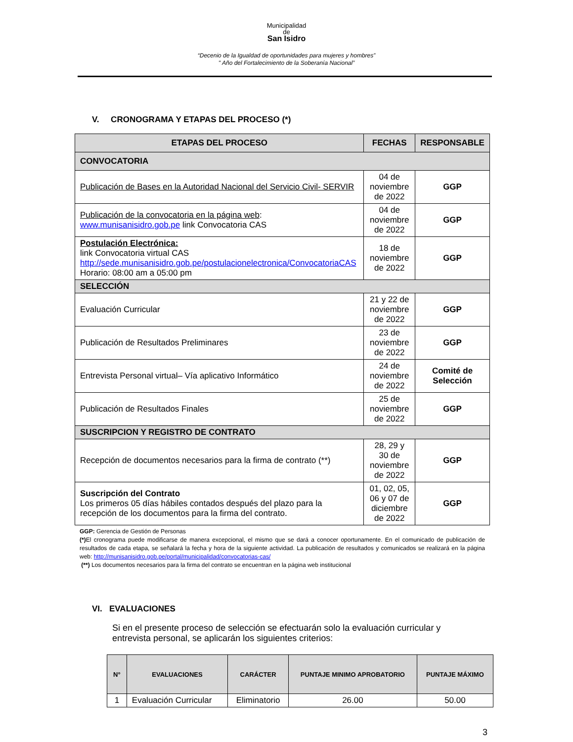Municipalidad
de
San Isidro
“Decenio de la Igualdad de oportunidades para mujeres y hombres”
" Año del Fortalecimiento de la Soberanía Nacional”
V. CRONOGRAMA Y ETAPAS DEL PROCESO (*)
| ETAPAS DEL PROCESO | FECHAS | RESPONSABLE |
| --- | --- | --- |
| CONVOCATORIA | | |
| Publicación de Bases en la Autoridad Nacional del Servicio Civil- SERVIR | 04 de noviembre de 2022 | GGP |
| Publicación de la convocatoria en la página web : www.munisanisidro.gob.pe link Convocatoria CAS | 04 de noviembre de 2022 | GGP |
| Postulación Electrónica: link Convocatoria virtual CAS http://sede.munisanisidro.gob.pe/postulacionelectronica/ConvocatoriaCAS Horario: 08:00 am a 05:00 pm | 18 de noviembre de 2022 | GGP |
| SELECCIÓN | | |
| Evaluación Curricular | 21 y 22 de noviembre de 2022 | GGP |
| Publicación de Resultados Preliminares | 23 de noviembre de 2022 | GGP |
| Entrevista Personal virtual– Vía aplicativo Informático | 24 de noviembre de 2022 | Comité de Selección |
| Publicación de Resultados Finales | 25 de noviembre de 2022 | GGP |
| SUSCRIPCION Y REGISTRO DE CONTRATO | | |
| Recepción de documentos necesarios para la firma de contrato (**) | 28, 29 y 30 de noviembre de 2022 | GGP |
| Suscripción del Contrato Los primeros 05 días hábiles contados después del plazo para la recepción de los documentos para la firma del contrato. | 01, 02, 05, 06 y 07 de diciembre de 2022 | GGP |
GGP: Gerencia de Gestión de Personas
(*) El cronograma puede modificarse de manera excepcional, el mismo que se dará a conocer oportunamente. En el comunicado de publicación de resultados de cada etapa, se señalará la fecha y hora de la siguiente actividad. La publicación de resultados y comunicados se realizará en la página web: http://munisanisidro.gob.pe/portal/municipalidad/convocatorias-cas/
(**) Los documentos necesarios para la firma del contrato se encuentran en la página web institucional
VI. EVALUACIONES
Si en el presente proceso de selección se efectuarán solo la evaluación curricular y entrevista personal, se aplicarán los siguientes criterios:
| N° | EVALUACIONES | CARÁCTER | PUNTAJE MINIMO APROBATORIO | PUNTAJE MÁXIMO |
| --- | --- | --- | --- | --- |
| 1 | Evaluación Curricular | Eliminatorio | 26.00 | 50.00 |
3